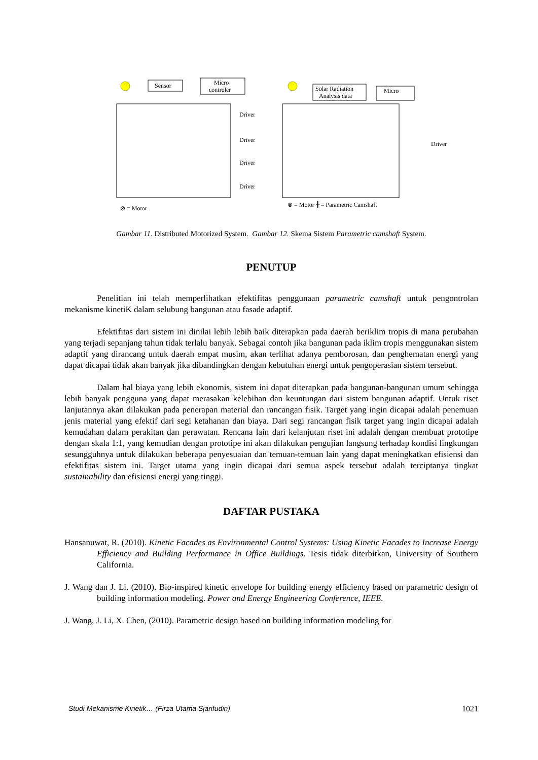Sensor
Micro
controler
Driver
Driver
Driver
Driver
Solar Radiation
Analysis data
Micro
Driver
⊗ = Motor
⊗ = Motor ╂ = Parametric Camshaft
Gambar 11. Distributed Motorized System. Gambar 12. Skema Sistem Parametric camshaft System.
PENUTUP
Penelitian ini telah memperlihatkan efektifitas penggunaan parametric camshaft untuk pengontrolan mekanisme kinetiK dalam selubung bangunan atau fasade adaptif.
Efektifitas dari sistem ini dinilai lebih lebih baik diterapkan pada daerah beriklim tropis di mana perubahan yang terjadi sepanjang tahun tidak terlalu banyak. Sebagai contoh jika bangunan pada iklim tropis menggunakan sistem adaptif yang dirancang untuk daerah empat musim, akan terlihat adanya pemborosan, dan penghematan energi yang dapat dicapai tidak akan banyak jika dibandingkan dengan kebutuhan energi untuk pengoperasian sistem tersebut.
Dalam hal biaya yang lebih ekonomis, sistem ini dapat diterapkan pada bangunan-bangunan umum sehingga lebih banyak pengguna yang dapat merasakan kelebihan dan keuntungan dari sistem bangunan adaptif. Untuk riset lanjutannya akan dilakukan pada penerapan material dan rancangan fisik. Target yang ingin dicapai adalah penemuan jenis material yang efektif dari segi ketahanan dan biaya. Dari segi rancangan fisik target yang ingin dicapai adalah kemudahan dalam perakitan dan perawatan. Rencana lain dari kelanjutan riset ini adalah dengan membuat prototipe dengan skala 1:1, yang kemudian dengan prototipe ini akan dilakukan pengujian langsung terhadap kondisi lingkungan sesungguhnya untuk dilakukan beberapa penyesuaian dan temuan-temuan lain yang dapat meningkatkan efisiensi dan efektifitas sistem ini. Target utama yang ingin dicapai dari semua aspek tersebut adalah terciptanya tingkat sustainability dan efisiensi energi yang tinggi.
DAFTAR PUSTAKA
Hansanuwat, R. (2010). Kinetic Facades as Environmental Control Systems: Using Kinetic Facades to Increase Energy Efficiency and Building Performance in Office Buildings. Tesis tidak diterbitkan, University of Southern California.
J. Wang dan J. Li. (2010). Bio-inspired kinetic envelope for building energy efficiency based on parametric design of building information modeling. Power and Energy Engineering Conference, IEEE.
J. Wang, J. Li, X. Chen, (2010). Parametric design based on building information modeling for
Studi Mekanisme Kinetik… (Firza Utama Sjarifudin) 1021